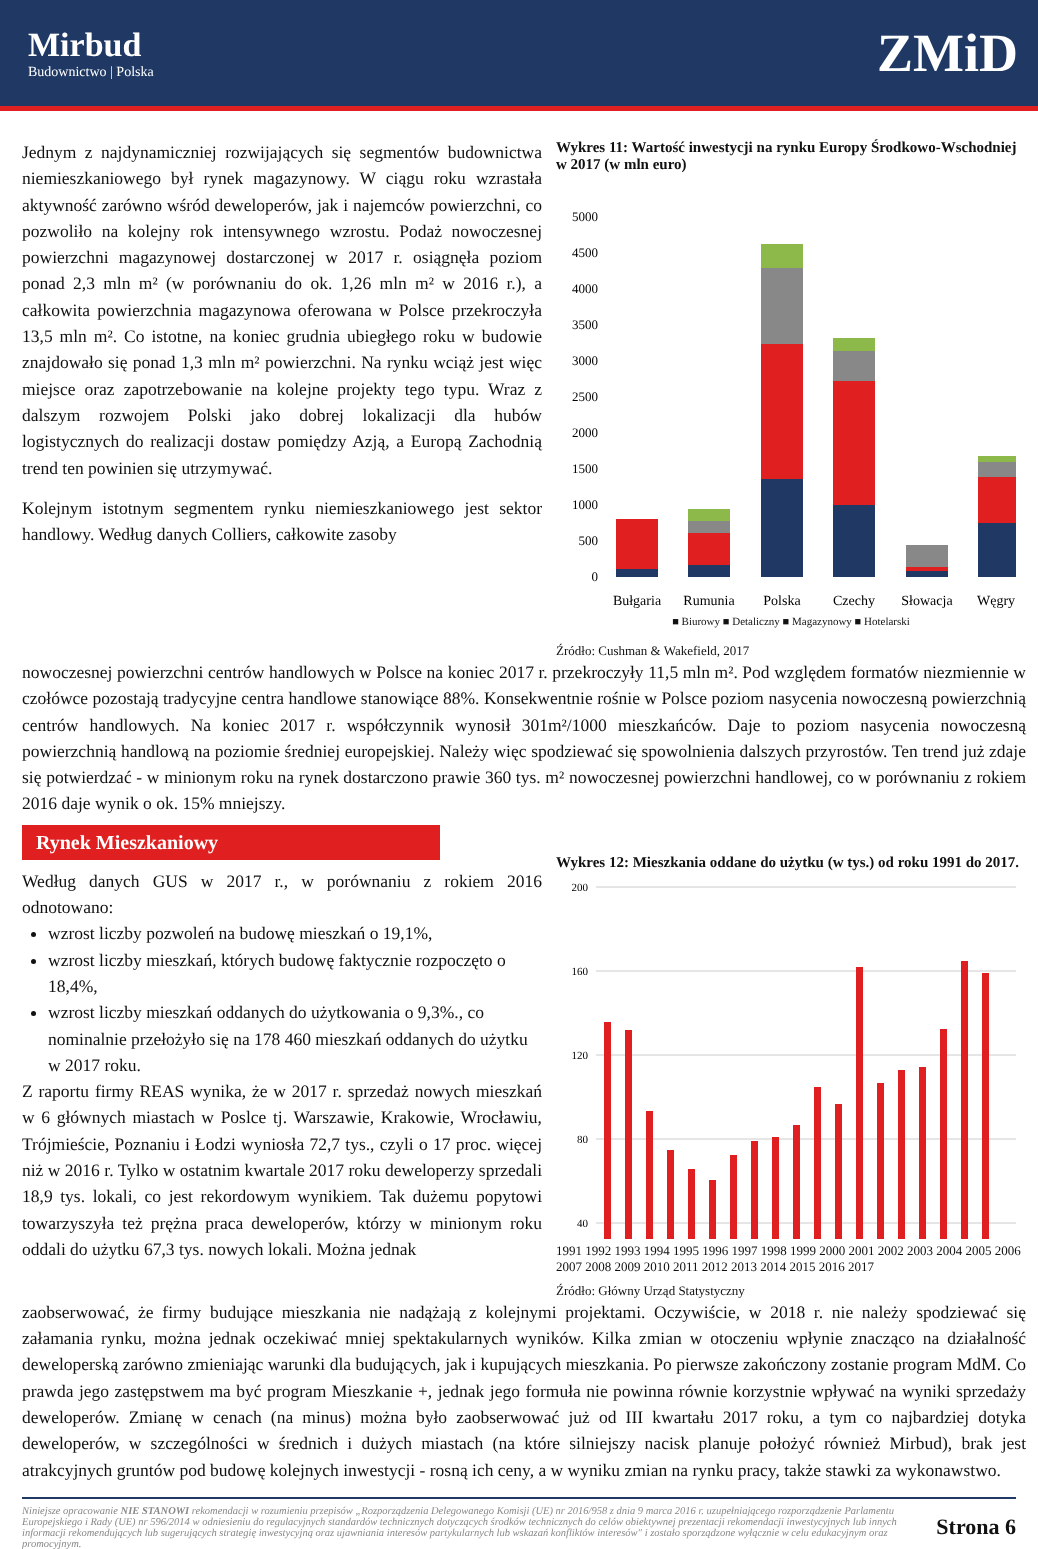Mirbud
Budownictwo | Polska
ZMiD
Jednym z najdynamiczniej rozwijających się segmentów budownictwa niemieszkaniowego był rynek magazynowy. W ciągu roku wzrastała aktywność zarówno wśród deweloperów, jak i najemców powierzchni, co pozwoliło na kolejny rok intensywnego wzrostu. Podaż nowoczesnej powierzchni magazynowej dostarczonej w 2017 r. osiągnęła poziom ponad 2,3 mln m² (w porównaniu do ok. 1,26 mln m² w 2016 r.), a całkowita powierzchnia magazynowa oferowana w Polsce przekroczyła 13,5 mln m². Co istotne, na koniec grudnia ubiegłego roku w budowie znajdowało się ponad 1,3 mln m² powierzchni. Na rynku wciąż jest więc miejsce oraz zapotrzebowanie na kolejne projekty tego typu. Wraz z dalszym rozwojem Polski jako dobrej lokalizacji dla hubów logistycznych do realizacji dostaw pomiędzy Azją, a Europą Zachodnią trend ten powinien się utrzymywać.
Kolejnym istotnym segmentem rynku niemieszkaniowego jest sektor handlowy. Według danych Colliers, całkowite zasoby
Wykres 11: Wartość inwestycji na rynku Europy Środkowo-Wschodniej w 2017 (w mln euro)
0
500
1000
1500
2000
2500
3000
3500
4000
4500
5000
Bułgaria
Rumunia
Polska
Czechy
Słowacja
Węgry
■ Biurowy ■ Detaliczny ■ Magazynowy ■ Hotelarski
Źródło: Cushman & Wakefield, 2017
nowoczesnej powierzchni centrów handlowych w Polsce na koniec 2017 r. przekroczyły 11,5 mln m². Pod względem formatów niezmiennie w czołówce pozostają tradycyjne centra handlowe stanowiące 88%. Konsekwentnie rośnie w Polsce poziom nasycenia nowoczesną powierzchnią centrów handlowych. Na koniec 2017 r. współczynnik wynosił 301m²/1000 mieszkańców. Daje to poziom nasycenia nowoczesną powierzchnią handlową na poziomie średniej europejskiej. Należy więc spodziewać się spowolnienia dalszych przyrostów. Ten trend już zdaje się potwierdzać - w minionym roku na rynek dostarczono prawie 360 tys. m² nowoczesnej powierzchni handlowej, co w porównaniu z rokiem 2016 daje wynik o ok. 15% mniejszy.
Rynek Mieszkaniowy
Według danych GUS w 2017 r., w porównaniu z rokiem 2016 odnotowano:
wzrost liczby pozwoleń na budowę mieszkań o 19,1%,
wzrost liczby mieszkań, których budowę faktycznie rozpoczęto o 18,4%,
wzrost liczby mieszkań oddanych do użytkowania o 9,3%., co nominalnie przełożyło się na 178 460 mieszkań oddanych do użytku w 2017 roku.
Z raportu firmy REAS wynika, że w 2017 r. sprzedaż nowych mieszkań w 6 głównych miastach w Poslce tj. Warszawie, Krakowie, Wrocławiu, Trójmieście, Poznaniu i Łodzi wyniosła 72,7 tys., czyli o 17 proc. więcej niż w 2016 r. Tylko w ostatnim kwartale 2017 roku deweloperzy sprzedali 18,9 tys. lokali, co jest rekordowym wynikiem. Tak dużemu popytowi towarzyszyła też prężna praca deweloperów, którzy w minionym roku oddali do użytku 67,3 tys. nowych lokali. Można jednak
Wykres 12: Mieszkania oddane do użytku (w tys.) od roku 1991 do 2017.
200
160
120
80
40
1991 1992 1993 1994 1995 1996 1997 1998 1999 2000 2001 2002 2003 2004 2005 2006 2007 2008 2009 2010 2011 2012 2013 2014 2015 2016 2017
Źródło: Główny Urząd Statystyczny
zaobserwować, że firmy budujące mieszkania nie nadążają z kolejnymi projektami. Oczywiście, w 2018 r. nie należy spodziewać się załamania rynku, można jednak oczekiwać mniej spektakularnych wyników. Kilka zmian w otoczeniu wpłynie znacząco na działalność deweloperską zarówno zmieniając warunki dla budujących, jak i kupujących mieszkania. Po pierwsze zakończony zostanie program MdM. Co prawda jego zastępstwem ma być program Mieszkanie +, jednak jego formuła nie powinna równie korzystnie wpływać na wyniki sprzedaży deweloperów. Zmianę w cenach (na minus) można było zaobserwować już od III kwartału 2017 roku, a tym co najbardziej dotyka deweloperów, w szczególności w średnich i dużych miastach (na które silniejszy nacisk planuje położyć również Mirbud), brak jest atrakcyjnych gruntów pod budowę kolejnych inwestycji - rosną ich ceny, a w wyniku zmian na rynku pracy, także stawki za wykonawstwo.
Niniejsze opracowanie NIE STANOWI rekomendacji w rozumieniu przepisów „Rozporządzenia Delegowanego Komisji (UE) nr 2016/958 z dnia 9 marca 2016 r. uzupełniającego rozporządzenie Parlamentu Europejskiego i Rady (UE) nr 596/2014 w odniesieniu do regulacyjnych standardów technicznych dotyczących środków technicznych do celów obiektywnej prezentacji rekomendacji inwestycyjnych lub innych informacji rekomendujących lub sugerujących strategię inwestycyjną oraz ujawniania interesów partykularnych lub wskazań konfliktów interesów" i zostało sporządzone wyłącznie w celu edukacyjnym oraz promocyjnym.
Strona 6